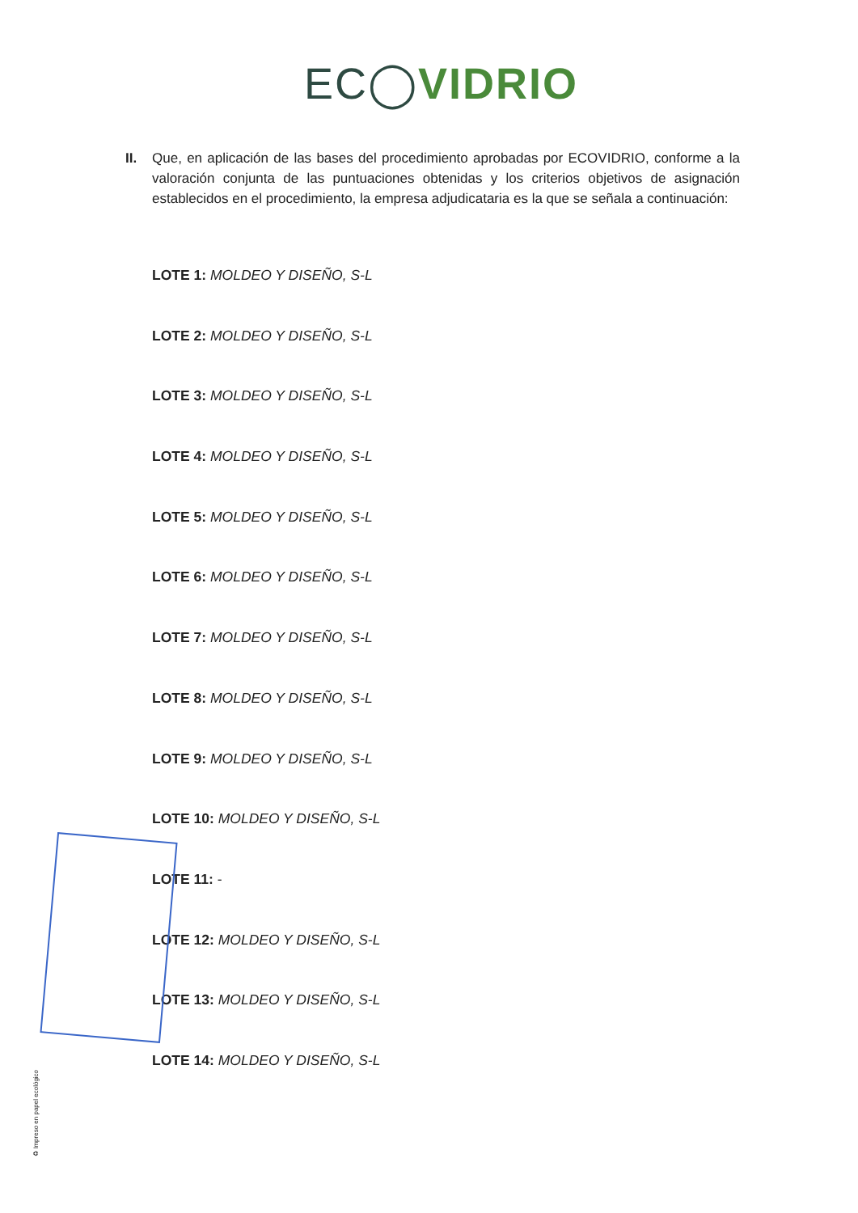EC◯VIDRIO
II. Que, en aplicación de las bases del procedimiento aprobadas por ECOVIDRIO, conforme a la valoración conjunta de las puntuaciones obtenidas y los criterios objetivos de asignación establecidos en el procedimiento, la empresa adjudicataria es la que se señala a continuación:
LOTE 1: MOLDEO Y DISEÑO, S-L
LOTE 2: MOLDEO Y DISEÑO, S-L
LOTE 3: MOLDEO Y DISEÑO, S-L
LOTE 4: MOLDEO Y DISEÑO, S-L
LOTE 5: MOLDEO Y DISEÑO, S-L
LOTE 6: MOLDEO Y DISEÑO, S-L
LOTE 7: MOLDEO Y DISEÑO, S-L
LOTE 8: MOLDEO Y DISEÑO, S-L
LOTE 9: MOLDEO Y DISEÑO, S-L
LOTE 10: MOLDEO Y DISEÑO, S-L
LOTE 11: -
LOTE 12: MOLDEO Y DISEÑO, S-L
LOTE 13: MOLDEO Y DISEÑO, S-L
LOTE 14: MOLDEO Y DISEÑO, S-L
♻ Impreso en papel ecológico